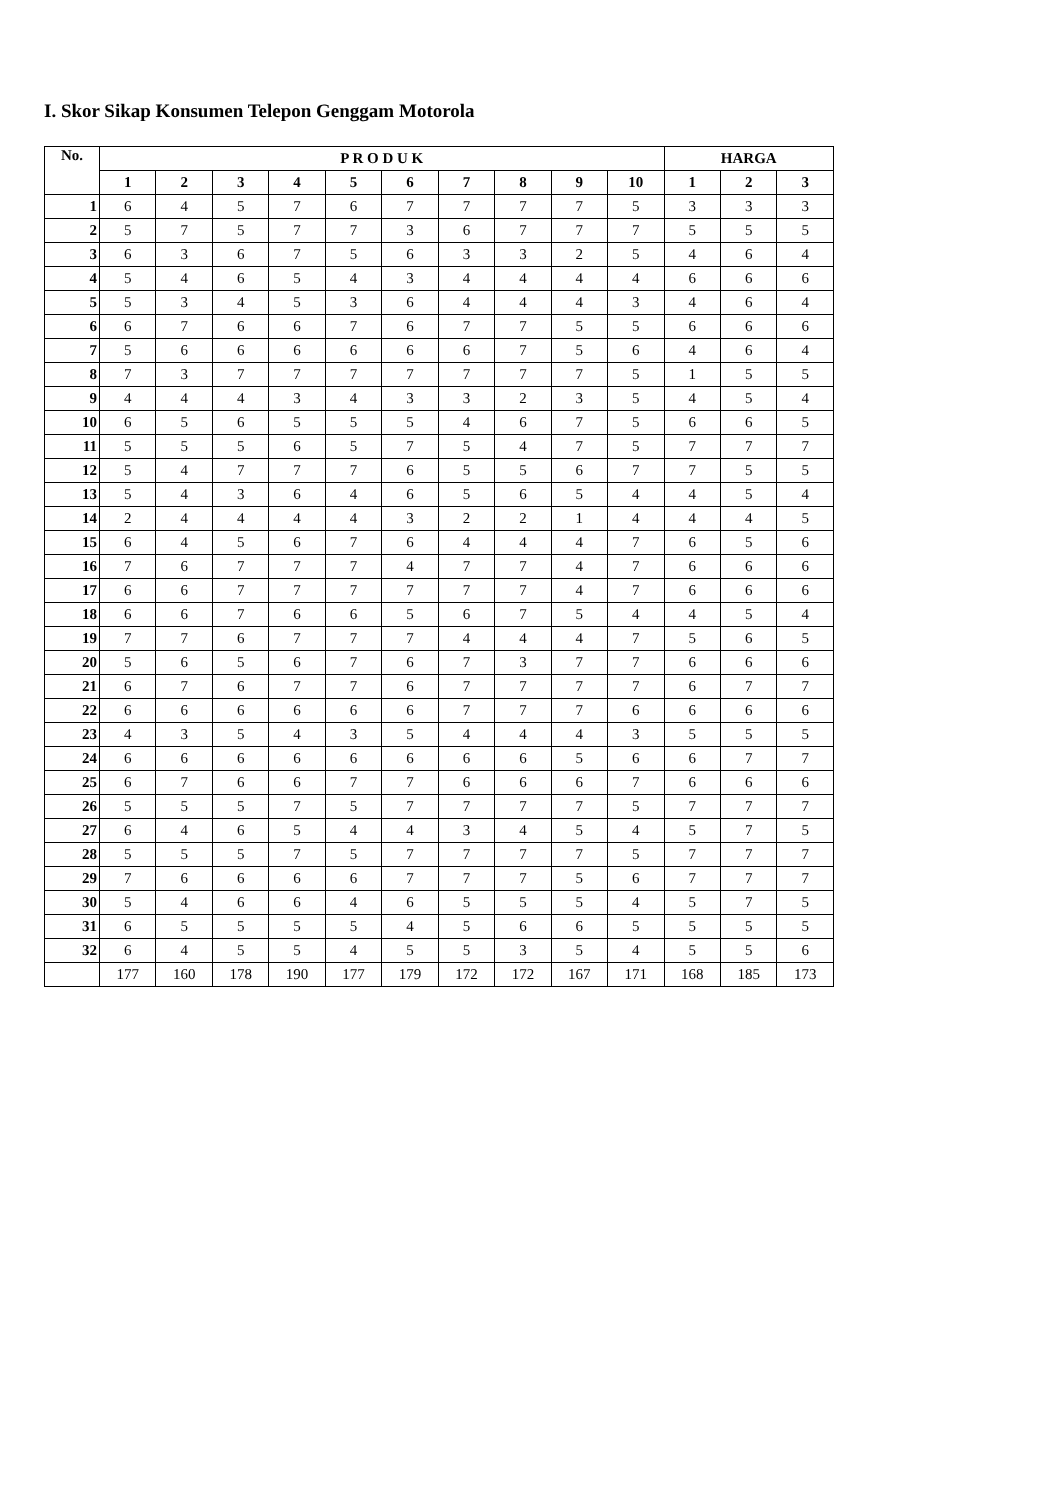I. Skor Sikap Konsumen Telepon Genggam Motorola
| No. | P R O D U K | | | | | | | | | | HARGA | | |
| --- | --- | --- | --- | --- | --- | --- | --- | --- | --- | --- | --- | --- | --- |
| | 1 | 2 | 3 | 4 | 5 | 6 | 7 | 8 | 9 | 10 | 1 | 2 | 3 |
| 1 | 6 | 4 | 5 | 7 | 6 | 7 | 7 | 7 | 7 | 5 | 3 | 3 | 3 |
| 2 | 5 | 7 | 5 | 7 | 7 | 3 | 6 | 7 | 7 | 7 | 5 | 5 | 5 |
| 3 | 6 | 3 | 6 | 7 | 5 | 6 | 3 | 3 | 2 | 5 | 4 | 6 | 4 |
| 4 | 5 | 4 | 6 | 5 | 4 | 3 | 4 | 4 | 4 | 4 | 6 | 6 | 6 |
| 5 | 5 | 3 | 4 | 5 | 3 | 6 | 4 | 4 | 4 | 3 | 4 | 6 | 4 |
| 6 | 6 | 7 | 6 | 6 | 7 | 6 | 7 | 7 | 5 | 5 | 6 | 6 | 6 |
| 7 | 5 | 6 | 6 | 6 | 6 | 6 | 6 | 7 | 5 | 6 | 4 | 6 | 4 |
| 8 | 7 | 3 | 7 | 7 | 7 | 7 | 7 | 7 | 7 | 5 | 1 | 5 | 5 |
| 9 | 4 | 4 | 4 | 3 | 4 | 3 | 3 | 2 | 3 | 5 | 4 | 5 | 4 |
| 10 | 6 | 5 | 6 | 5 | 5 | 5 | 4 | 6 | 7 | 5 | 6 | 6 | 5 |
| 11 | 5 | 5 | 5 | 6 | 5 | 7 | 5 | 4 | 7 | 5 | 7 | 7 | 7 |
| 12 | 5 | 4 | 7 | 7 | 7 | 6 | 5 | 5 | 6 | 7 | 7 | 5 | 5 |
| 13 | 5 | 4 | 3 | 6 | 4 | 6 | 5 | 6 | 5 | 4 | 4 | 5 | 4 |
| 14 | 2 | 4 | 4 | 4 | 4 | 3 | 2 | 2 | 1 | 4 | 4 | 4 | 5 |
| 15 | 6 | 4 | 5 | 6 | 7 | 6 | 4 | 4 | 4 | 7 | 6 | 5 | 6 |
| 16 | 7 | 6 | 7 | 7 | 7 | 4 | 7 | 7 | 4 | 7 | 6 | 6 | 6 |
| 17 | 6 | 6 | 7 | 7 | 7 | 7 | 7 | 7 | 4 | 7 | 6 | 6 | 6 |
| 18 | 6 | 6 | 7 | 6 | 6 | 5 | 6 | 7 | 5 | 4 | 4 | 5 | 4 |
| 19 | 7 | 7 | 6 | 7 | 7 | 7 | 4 | 4 | 4 | 7 | 5 | 6 | 5 |
| 20 | 5 | 6 | 5 | 6 | 7 | 6 | 7 | 3 | 7 | 7 | 6 | 6 | 6 |
| 21 | 6 | 7 | 6 | 7 | 7 | 6 | 7 | 7 | 7 | 7 | 6 | 7 | 7 |
| 22 | 6 | 6 | 6 | 6 | 6 | 6 | 7 | 7 | 7 | 6 | 6 | 6 | 6 |
| 23 | 4 | 3 | 5 | 4 | 3 | 5 | 4 | 4 | 4 | 3 | 5 | 5 | 5 |
| 24 | 6 | 6 | 6 | 6 | 6 | 6 | 6 | 6 | 5 | 6 | 6 | 7 | 7 |
| 25 | 6 | 7 | 6 | 6 | 7 | 7 | 6 | 6 | 6 | 7 | 6 | 6 | 6 |
| 26 | 5 | 5 | 5 | 7 | 5 | 7 | 7 | 7 | 7 | 5 | 7 | 7 | 7 |
| 27 | 6 | 4 | 6 | 5 | 4 | 4 | 3 | 4 | 5 | 4 | 5 | 7 | 5 |
| 28 | 5 | 5 | 5 | 7 | 5 | 7 | 7 | 7 | 7 | 5 | 7 | 7 | 7 |
| 29 | 7 | 6 | 6 | 6 | 6 | 7 | 7 | 7 | 5 | 6 | 7 | 7 | 7 |
| 30 | 5 | 4 | 6 | 6 | 4 | 6 | 5 | 5 | 5 | 4 | 5 | 7 | 5 |
| 31 | 6 | 5 | 5 | 5 | 5 | 4 | 5 | 6 | 6 | 5 | 5 | 5 | 5 |
| 32 | 6 | 4 | 5 | 5 | 4 | 5 | 5 | 3 | 5 | 4 | 5 | 5 | 6 |
| | 177 | 160 | 178 | 190 | 177 | 179 | 172 | 172 | 167 | 171 | 168 | 185 | 173 |